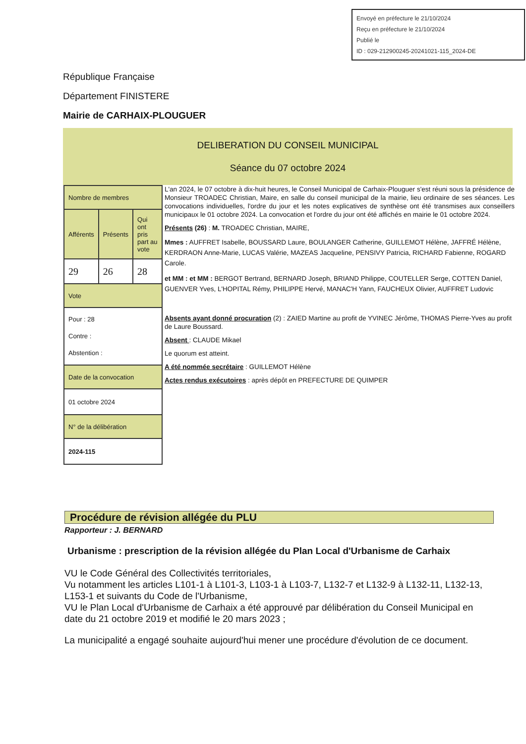Envoyé en préfecture le 21/10/2024
Reçu en préfecture le 21/10/2024
Publié le
ID : 029-212900245-20241021-115_2024-DE
République Française
Département FINISTERE
Mairie de CARHAIX-PLOUGUER
DELIBERATION DU CONSEIL MUNICIPAL
Séance du 07 octobre 2024
| Nombre de membres | | |
| Afférents | Présents | Qui ont pris part au vote |
| 29 | 26 | 28 |
| Vote | | |
| Pour : 28 Contre : Abstention : | | |
| Date de la convocation | | |
| 01 octobre 2024 | | |
| N° de la délibération | | |
| 2024-115 | | |
L'an 2024, le 07 octobre à dix-huit heures, le Conseil Municipal de Carhaix-Plouguer s'est réuni sous la présidence de Monsieur TROADEC Christian, Maire, en salle du conseil municipal de la mairie, lieu ordinaire de ses séances. Les convocations individuelles, l'ordre du jour et les notes explicatives de synthèse ont été transmises aux conseillers municipaux le 01 octobre 2024. La convocation et l'ordre du jour ont été affichés en mairie le 01 octobre 2024.
Présents (26) : M. TROADEC Christian, MAIRE,
Mmes : AUFFRET Isabelle, BOUSSARD Laure, BOULANGER Catherine, GUILLEMOT Hélène, JAFFRÉ Hélène, KERDRAON Anne-Marie, LUCAS Valérie, MAZEAS Jacqueline, PENSIVY Patricia, RICHARD Fabienne, ROGARD Carole.
et MM : et MM : BERGOT Bertrand, BERNARD Joseph, BRIAND Philippe, COUTELLER Serge, COTTEN Daniel, GUENVER Yves, L'HOPITAL Rémy, PHILIPPE Hervé, MANAC'H Yann, FAUCHEUX Olivier, AUFFRET Ludovic
Absents ayant donné procuration (2) : ZAIED Martine au profit de YVINEC Jérôme, THOMAS Pierre-Yves au profit de Laure Boussard.
Absent : CLAUDE Mikael
Le quorum est atteint.
A été nommée secrétaire : GUILLEMOT Hélène
Actes rendus exécutoires : après dépôt en PREFECTURE DE QUIMPER
Procédure de révision allégée du PLU
Rapporteur : J. BERNARD
Urbanisme : prescription de la révision allégée du Plan Local d'Urbanisme de Carhaix
VU le Code Général des Collectivités territoriales,
Vu notamment les articles L101-1 à L101-3, L103-1 à L103-7, L132-7 et L132-9 à L132-11, L132-13, L153-1 et suivants du Code de l'Urbanisme,
VU le Plan Local d'Urbanisme de Carhaix a été approuvé par délibération du Conseil Municipal en date du 21 octobre 2019 et modifié le 20 mars 2023 ;
La municipalité a engagé souhaite aujourd'hui mener une procédure d'évolution de ce document.